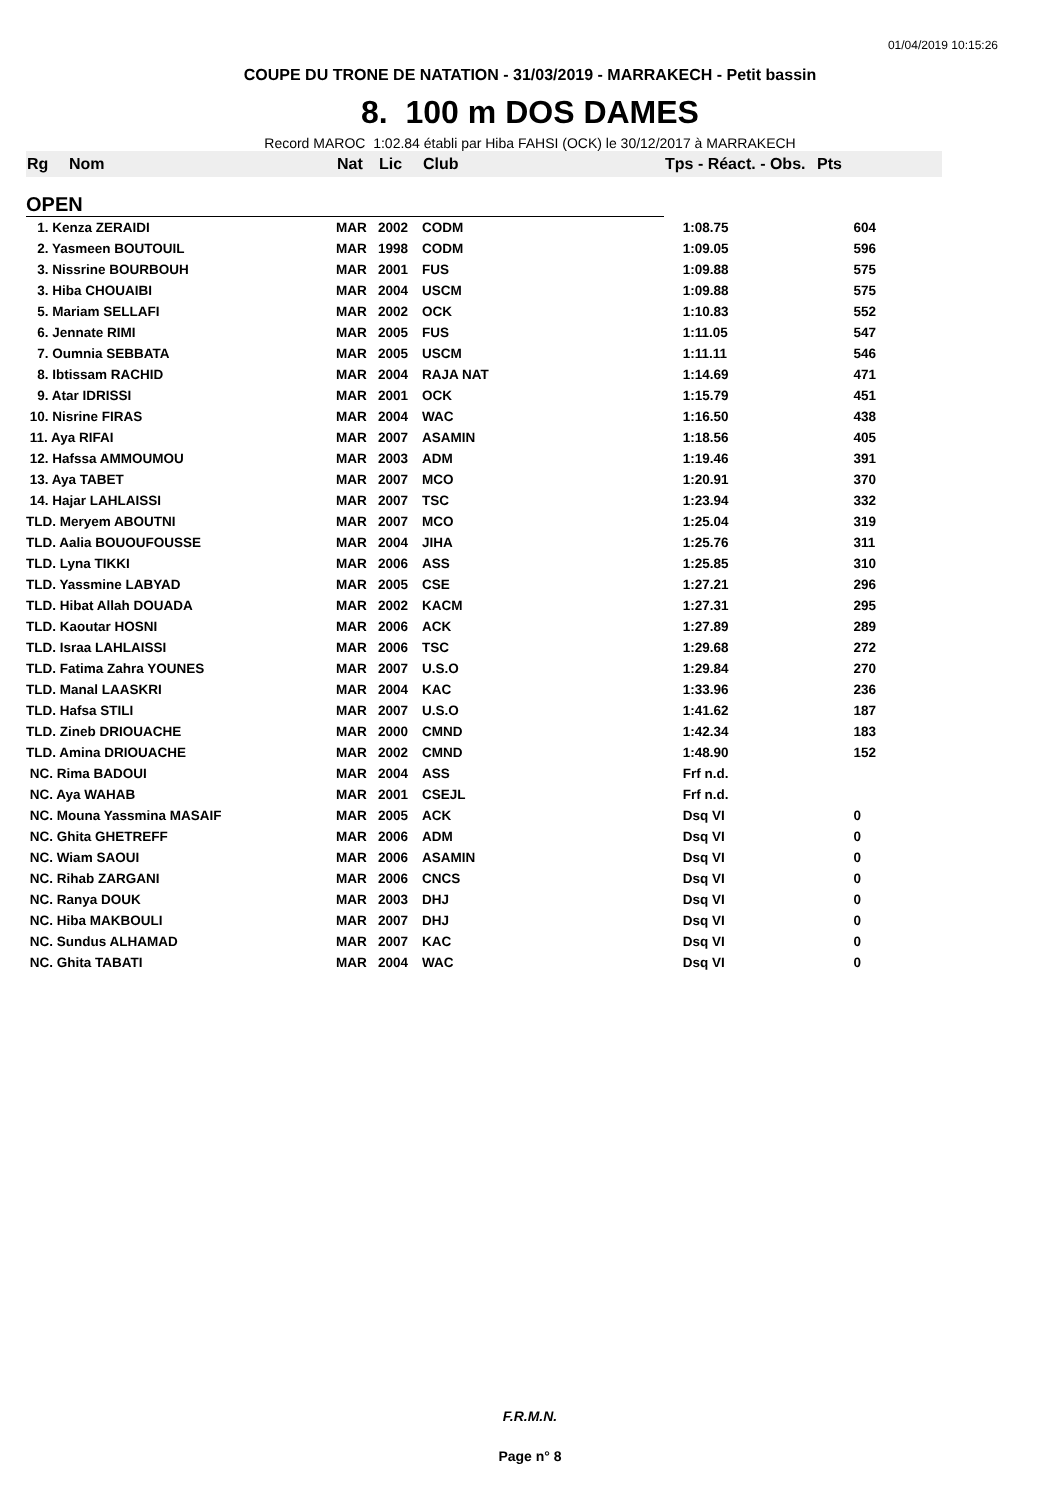01/04/2019 10:15:26
COUPE DU TRONE DE NATATION - 31/03/2019 - MARRAKECH - Petit bassin
8. 100 m DOS DAMES
Record MAROC 1:02.84 établi par Hiba FAHSI (OCK) le 30/12/2017 à MARRAKECH
| Rg | Nom | Nat | Lic | Club | Tps - Réact. - Obs. | Pts |
| --- | --- | --- | --- | --- | --- | --- |
| OPEN | | | | | | |
| 1. Kenza ZERAIDI | | MAR | 2002 | CODM | 1:08.75 | 604 |
| 2. Yasmeen BOUTOUIL | | MAR | 1998 | CODM | 1:09.05 | 596 |
| 3. Nissrine BOURBOUH | | MAR | 2001 | FUS | 1:09.88 | 575 |
| 3. Hiba CHOUAIBI | | MAR | 2004 | USCM | 1:09.88 | 575 |
| 5. Mariam SELLAFI | | MAR | 2002 | OCK | 1:10.83 | 552 |
| 6. Jennate RIMI | | MAR | 2005 | FUS | 1:11.05 | 547 |
| 7. Oumnia SEBBATA | | MAR | 2005 | USCM | 1:11.11 | 546 |
| 8. Ibtissam RACHID | | MAR | 2004 | RAJA NAT | 1:14.69 | 471 |
| 9. Atar IDRISSI | | MAR | 2001 | OCK | 1:15.79 | 451 |
| 10. Nisrine FIRAS | | MAR | 2004 | WAC | 1:16.50 | 438 |
| 11. Aya RIFAI | | MAR | 2007 | ASAMIN | 1:18.56 | 405 |
| 12. Hafssa AMMOUMOU | | MAR | 2003 | ADM | 1:19.46 | 391 |
| 13. Aya TABET | | MAR | 2007 | MCO | 1:20.91 | 370 |
| 14. Hajar LAHLAISSI | | MAR | 2007 | TSC | 1:23.94 | 332 |
| TLD. Meryem ABOUTNI | | MAR | 2007 | MCO | 1:25.04 | 319 |
| TLD. Aalia BOUOUFOUSSE | | MAR | 2004 | JIHA | 1:25.76 | 311 |
| TLD. Lyna TIKKI | | MAR | 2006 | ASS | 1:25.85 | 310 |
| TLD. Yassmine LABYAD | | MAR | 2005 | CSE | 1:27.21 | 296 |
| TLD. Hibat Allah DOUADA | | MAR | 2002 | KACM | 1:27.31 | 295 |
| TLD. Kaoutar HOSNI | | MAR | 2006 | ACK | 1:27.89 | 289 |
| TLD. Israa LAHLAISSI | | MAR | 2006 | TSC | 1:29.68 | 272 |
| TLD. Fatima Zahra YOUNES | | MAR | 2007 | U.S.O | 1:29.84 | 270 |
| TLD. Manal LAASKRI | | MAR | 2004 | KAC | 1:33.96 | 236 |
| TLD. Hafsa STILI | | MAR | 2007 | U.S.O | 1:41.62 | 187 |
| TLD. Zineb DRIOUACHE | | MAR | 2000 | CMND | 1:42.34 | 183 |
| TLD. Amina DRIOUACHE | | MAR | 2002 | CMND | 1:48.90 | 152 |
| NC. Rima BADOUI | | MAR | 2004 | ASS | Frf n.d. | |
| NC. Aya WAHAB | | MAR | 2001 | CSEJL | Frf n.d. | |
| NC. Mouna Yassmina MASAIF | | MAR | 2005 | ACK | Dsq VI | 0 |
| NC. Ghita GHETREFF | | MAR | 2006 | ADM | Dsq VI | 0 |
| NC. Wiam SAOUI | | MAR | 2006 | ASAMIN | Dsq VI | 0 |
| NC. Rihab ZARGANI | | MAR | 2006 | CNCS | Dsq VI | 0 |
| NC. Ranya DOUK | | MAR | 2003 | DHJ | Dsq VI | 0 |
| NC. Hiba MAKBOULI | | MAR | 2007 | DHJ | Dsq VI | 0 |
| NC. Sundus ALHAMAD | | MAR | 2007 | KAC | Dsq VI | 0 |
| NC. Ghita TABATI | | MAR | 2004 | WAC | Dsq VI | 0 |
F.R.M.N.
Page n° 8